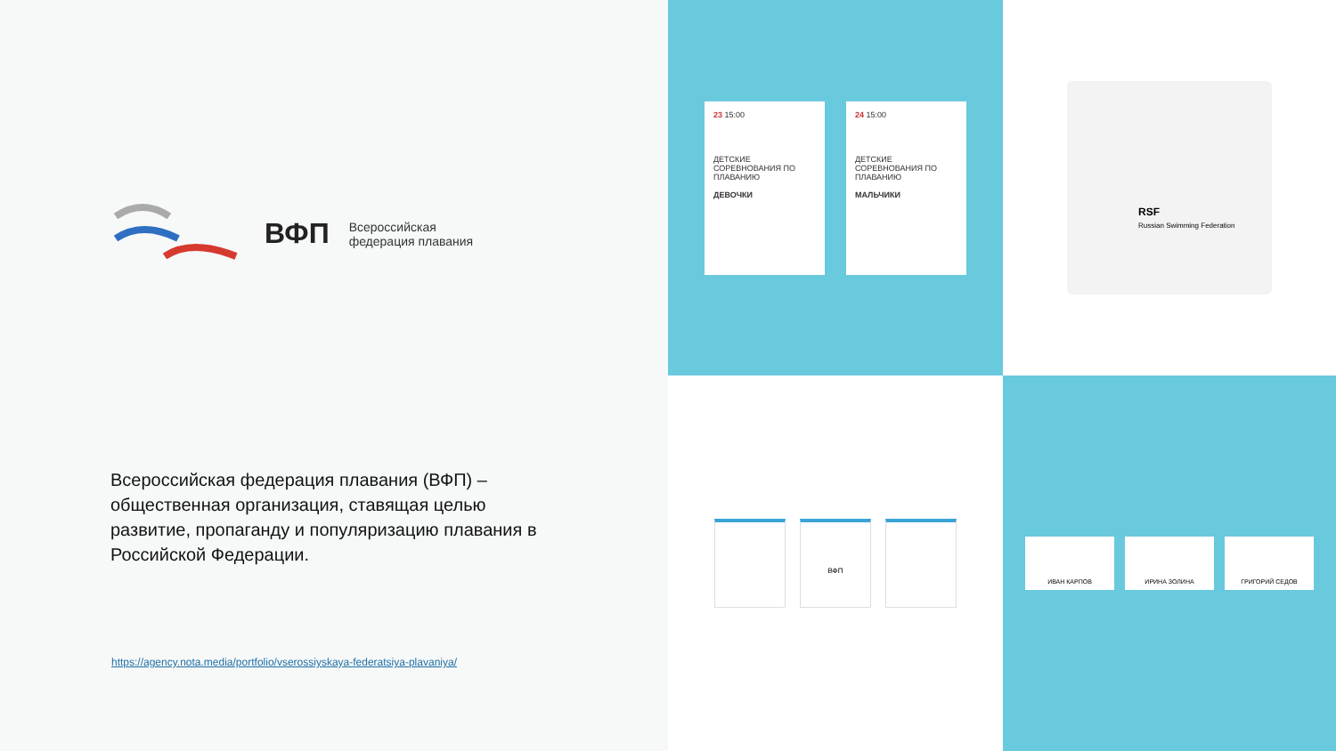ВФП
Всероссийская
федерация плавания
Всероссийская федерация плавания (ВФП) – общественная организация, ставящая целью развитие, пропаганду и популяризацию плавания в Российской Федерации.
https://agency.nota.media/portfolio/vserossiyskaya-federatsiya-plavaniya/
23 15:00
ДЕТСКИЕ СОРЕВНОВАНИЯ ПО ПЛАВАНИЮ
ДЕВОЧКИ
24 15:00
ДЕТСКИЕ СОРЕВНОВАНИЯ ПО ПЛАВАНИЮ
МАЛЬЧИКИ
RSF
Russian Swimming Federation
ВФП
ИВАН КАРПОВ ИРИНА ЗОЛИНА ГРИГОРИЙ СЕДОВ